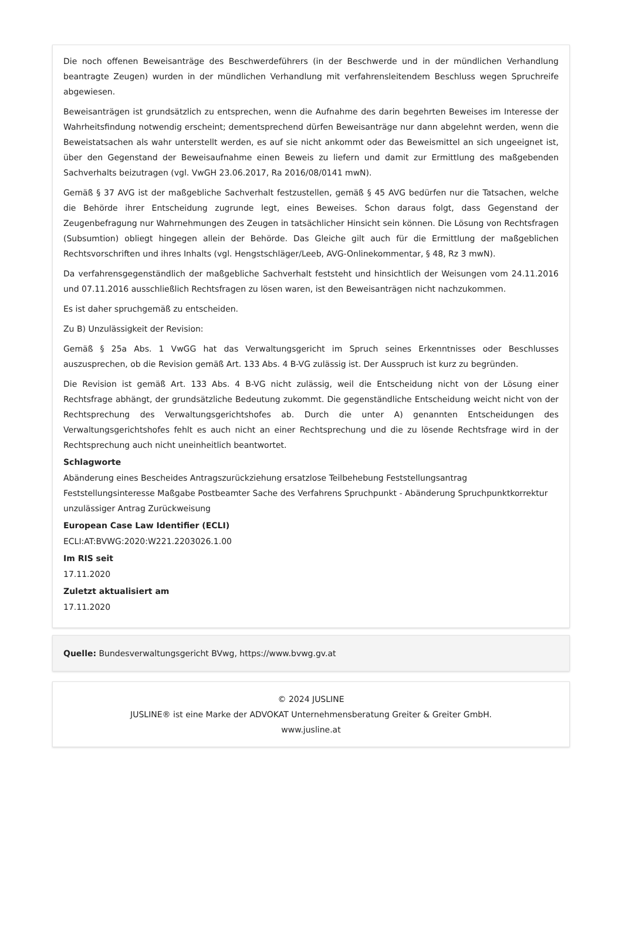Die noch offenen Beweisanträge des Beschwerdeführers (in der Beschwerde und in der mündlichen Verhandlung beantragte Zeugen) wurden in der mündlichen Verhandlung mit verfahrensleitendem Beschluss wegen Spruchreife abgewiesen.
Beweisanträgen ist grundsätzlich zu entsprechen, wenn die Aufnahme des darin begehrten Beweises im Interesse der Wahrheitsfindung notwendig erscheint; dementsprechend dürfen Beweisanträge nur dann abgelehnt werden, wenn die Beweistatsachen als wahr unterstellt werden, es auf sie nicht ankommt oder das Beweismittel an sich ungeeignet ist, über den Gegenstand der Beweisaufnahme einen Beweis zu liefern und damit zur Ermittlung des maßgebenden Sachverhalts beizutragen (vgl. VwGH 23.06.2017, Ra 2016/08/0141 mwN).
Gemäß § 37 AVG ist der maßgebliche Sachverhalt festzustellen, gemäß § 45 AVG bedürfen nur die Tatsachen, welche die Behörde ihrer Entscheidung zugrunde legt, eines Beweises. Schon daraus folgt, dass Gegenstand der Zeugenbefragung nur Wahrnehmungen des Zeugen in tatsächlicher Hinsicht sein können. Die Lösung von Rechtsfragen (Subsumtion) obliegt hingegen allein der Behörde. Das Gleiche gilt auch für die Ermittlung der maßgeblichen Rechtsvorschriften und ihres Inhalts (vgl. Hengstschläger/Leeb, AVG-Onlinekommentar, § 48, Rz 3 mwN).
Da verfahrensgegenständlich der maßgebliche Sachverhalt feststeht und hinsichtlich der Weisungen vom 24.11.2016 und 07.11.2016 ausschließlich Rechtsfragen zu lösen waren, ist den Beweisanträgen nicht nachzukommen.
Es ist daher spruchgemäß zu entscheiden.
Zu B) Unzulässigkeit der Revision:
Gemäß § 25a Abs. 1 VwGG hat das Verwaltungsgericht im Spruch seines Erkenntnisses oder Beschlusses auszusprechen, ob die Revision gemäß Art. 133 Abs. 4 B-VG zulässig ist. Der Ausspruch ist kurz zu begründen.
Die Revision ist gemäß Art. 133 Abs. 4 B-VG nicht zulässig, weil die Entscheidung nicht von der Lösung einer Rechtsfrage abhängt, der grundsätzliche Bedeutung zukommt. Die gegenständliche Entscheidung weicht nicht von der Rechtsprechung des Verwaltungsgerichtshofes ab. Durch die unter A) genannten Entscheidungen des Verwaltungsgerichtshofes fehlt es auch nicht an einer Rechtsprechung und die zu lösende Rechtsfrage wird in der Rechtsprechung auch nicht uneinheitlich beantwortet.
Schlagworte
Abänderung eines Bescheides Antragszurückziehung ersatzlose Teilbehebung Feststellungsantrag Feststellungsinteresse Maßgabe Postbeamter Sache des Verfahrens Spruchpunkt - Abänderung Spruchpunktkorrektur unzulässiger Antrag Zurückweisung
European Case Law Identifier (ECLI)
ECLI:AT:BVWG:2020:W221.2203026.1.00
Im RIS seit
17.11.2020
Zuletzt aktualisiert am
17.11.2020
Quelle: Bundesverwaltungsgericht BVwg, https://www.bvwg.gv.at
© 2024 JUSLINE
JUSLINE® ist eine Marke der ADVOKAT Unternehmensberatung Greiter & Greiter GmbH.
www.jusline.at